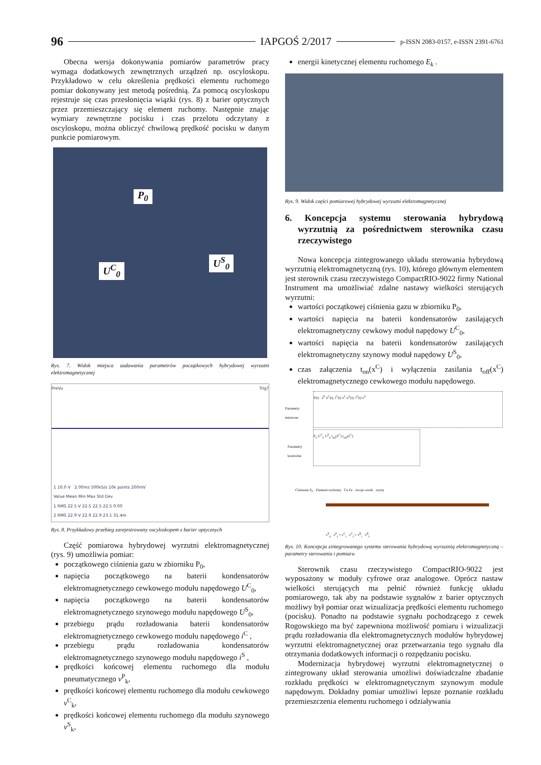96 IAPGOŚ 2/2017 p-ISSN 2083-0157, e-ISSN 2391-6761
Obecna wersja dokonywania pomiarów parametrów pracy wymaga dodatkowych zewnętrznych urządzeń np. oscyloskopu. Przykładowo w celu określenia prędkości elementu ruchomego pomiar dokonywany jest metodą pośrednią. Za pomocą oscyloskopu rejestruje się czas przesłonięcia wiązki (rys. 8) z barier optycznych przez przemieszczający się element ruchomy. Następnie znając wymiary zewnętrzne pocisku i czas przelotu odczytany z oscyloskopu, można obliczyć chwilową prędkość pocisku w danym punkcie pomiarowym.
P<sub>0</sub>
U<sup>C</sup><sub>0</sub>
U<sup>S</sup><sub>0</sub>
Rys. 7. Widok miejsca zadawania parametrów początkowych hybrydowej wyrzutni elektromagnetycznej
PreVu Trig?
1 10.0 V 2.00ms 500kS/s 10k points 200mV
Value Mean Min Max Std Dev
1 RMS 22.5 V 22.5 22.5 22.5 0.00
2 RMS 22.9 V 22.9 22.9 23.1 31.4m
Rys. 8. Przykładowy przebieg zarejestrowany oscyloskopem z barier optycznych
Część pomiarowa hybrydowej wyrzutni elektromagnetycznej (rys. 9) umożliwia pomiar:
początkowego ciśnienia gazu w zbiorniku P<sub>0</sub>,
napięcia początkowego na baterii kondensatorów elektromagnetycznego cewkowego modułu napędowego U<sup>C</sup><sub>0</sub>,
napięcia początkowego na baterii kondensatorów elektromagnetycznego szynowego modułu napędowego U<sup>S</sup><sub>0</sub>,
przebiegu prądu rozładowania baterii kondensatorów elektromagnetycznego cewkowego modułu napędowego i<sup>C</sup> ,
przebiegu prądu rozładowania kondensatorów elektromagnetycznego szynowego modułu napędowego i<sup>S</sup> ,
prędkości końcowej elementu ruchomego dla modułu pneumatycznego v<sup>P</sup><sub>k</sub>,
prędkości końcowej elementu ruchomego dla modułu cewkowego v<sup>C</sup><sub>k</sub>,
prędkości końcowej elementu ruchomego dla modułu szynowego v<sup>S</sup><sub>k</sub>,
energii kinetycznej elementu ruchomego E<sub>k</sub> .
Rys. 9. Widok części pomiarowej hybrydowej wyrzutni elektromagnetycznej
6. Koncepcja systemu sterowania hybrydową wyrzutnią za pośrednictwem sterownika czasu rzeczywistego
Nowa koncepcja zintegrowanego układu sterowania hybrydową wyrzutnią elektromagnetyczną (rys. 10), którego głównym elementem jest sterownik czasu rzeczywistego CompactRIO-9022 firmy National Instrument ma umożliwiać zdalne nastawy wielkości sterujących wyrzutni:
wartości początkowej ciśnienia gazu w zbiorniku P<sub>0</sub>,
wartości napięcia na baterii kondensatorów zasilających elektromagnetyczny cewkowy moduł napędowy U<sup>C</sup><sub>0</sub>,
wartości napięcia na baterii kondensatorów zasilających elektromagnetyczny szynowy moduł napędowy U<sup>S</sup><sub>0</sub>,
czas załączenia t<sub>on</sub>(x<sup>C</sup>) i wyłączenia zasilania t<sub>off</sub>(x<sup>C</sup>) elektromagnetycznego cewkowego modułu napędowego.
P(t) x<sup>P</sup> u<sup>C</sup>(t), i<sup>C</sup>(t) x<sup>C</sup> u<sup>S</sup>(t), i<sup>S</sup>(t) x<sup>S</sup>
Parametry
mierzone
P<sub>0</sub> U<sup>C</sup><sub>0</sub> U<sup>S</sup><sub>0</sub> t<sub>on</sub>(x<sup>C</sup>) t<sub>off</sub>(x<sup>C</sup>)
Parametry
kontrolne
Ciśnienie P<sub>0</sub> Element ruchomy Cu Fe zwoje cewki szyny
v<sup>P</sup><sub>0</sub> v<sup>P</sup><sub>f</sub> = v<sup>C</sup><sub>i</sub> v<sup>C</sup><sub>f</sub> = v<sup>R</sup><sub>i</sub> v<sup>R</sup><sub>f</sub>
Rys. 10. Koncepcja zintegrowanego systemu sterowania hybrydową wyrzutnią elektromagnetyczną – parametry sterowania i pomiaru
Sterownik czasu rzeczywistego CompactRIO-9022 jest wyposażony w moduły cyfrowe oraz analogowe. Oprócz nastaw wielkości sterujących ma pełnić również funkcję układu pomiarowego, tak aby na podstawie sygnałów z barier optycznych możliwy był pomiar oraz wizualizacja prędkości elementu ruchomego (pocisku). Ponadto na podstawie sygnału pochodzącego z cewek Rogowskiego ma być zapewniona możliwość pomiaru i wizualizacji prądu rozładowania dla elektromagnetycznych modułów hybrydowej wyrzutni elektromagnetycznej oraz przetwarzania tego sygnału dla otrzymania dodatkowych informacji o rozpędzaniu pocisku.
Modernizacja hybrydowej wyrzutni elektromagnetycznej o zintegrowany układ sterowania umożliwi doświadczalne zbadanie rozkładu prędkości w elektromagnetycznym szynowym module napędowym. Dokładny pomiar umożliwi lepsze poznanie rozkładu przemieszczenia elementu ruchomego i odziaływania